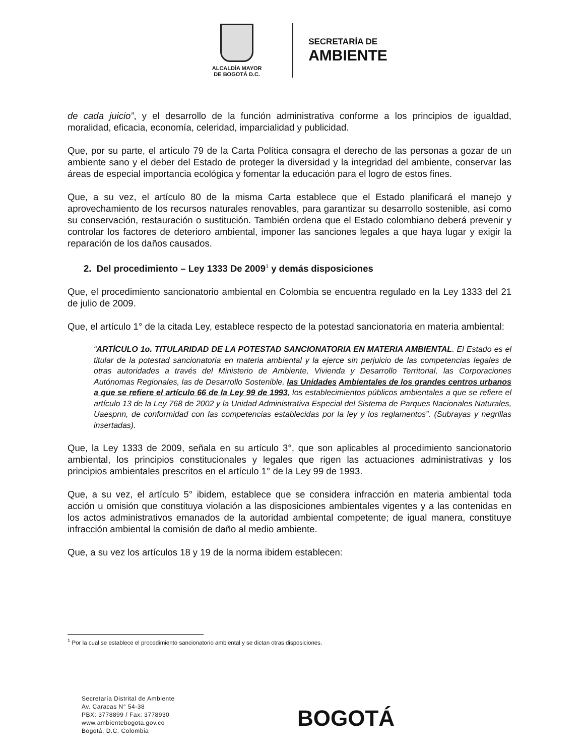ALCALDÍA MAYOR
DE BOGOTÁ D.C.
SECRETARÍA DE
AMBIENTE
de cada juicio”, y el desarrollo de la función administrativa conforme a los principios de igualdad, moralidad, eficacia, economía, celeridad, imparcialidad y publicidad.
Que, por su parte, el artículo 79 de la Carta Política consagra el derecho de las personas a gozar de un ambiente sano y el deber del Estado de proteger la diversidad y la integridad del ambiente, conservar las áreas de especial importancia ecológica y fomentar la educación para el logro de estos fines.
Que, a su vez, el artículo 80 de la misma Carta establece que el Estado planificará el manejo y aprovechamiento de los recursos naturales renovables, para garantizar su desarrollo sostenible, así como su conservación, restauración o sustitución. También ordena que el Estado colombiano deberá prevenir y controlar los factores de deterioro ambiental, imponer las sanciones legales a que haya lugar y exigir la reparación de los daños causados.
2. Del procedimiento – Ley 1333 De 2009<sup>1</sup> y demás disposiciones
Que, el procedimiento sancionatorio ambiental en Colombia se encuentra regulado en la Ley 1333 del 21 de julio de 2009.
Que, el artículo 1° de la citada Ley, establece respecto de la potestad sancionatoria en materia ambiental:
“ARTÍCULO 1o. TITULARIDAD DE LA POTESTAD SANCIONATORIA EN MATERIA AMBIENTAL. El Estado es el titular de la potestad sancionatoria en materia ambiental y la ejerce sin perjuicio de las competencias legales de otras autoridades a través del Ministerio de Ambiente, Vivienda y Desarrollo Territorial, las Corporaciones Autónomas Regionales, las de Desarrollo Sostenible, las Unidades Ambientales de los grandes centros urbanos a que se refiere el artículo 66 de la Ley 99 de 1993, los establecimientos públicos ambientales a que se refiere el artículo 13 de la Ley 768 de 2002 y la Unidad Administrativa Especial del Sistema de Parques Nacionales Naturales, Uaespnn, de conformidad con las competencias establecidas por la ley y los reglamentos”. (Subrayas y negrillas insertadas).
Que, la Ley 1333 de 2009, señala en su artículo 3°, que son aplicables al procedimiento sancionatorio ambiental, los principios constitucionales y legales que rigen las actuaciones administrativas y los principios ambientales prescritos en el artículo 1° de la Ley 99 de 1993.
Que, a su vez, el artículo 5° ibidem, establece que se considera infracción en materia ambiental toda acción u omisión que constituya violación a las disposiciones ambientales vigentes y a las contenidas en los actos administrativos emanados de la autoridad ambiental competente; de igual manera, constituye infracción ambiental la comisión de daño al medio ambiente.
Que, a su vez los artículos 18 y 19 de la norma ibidem establecen:
<sup>1</sup> Por la cual se establece el procedimiento sancionatorio ambiental y se dictan otras disposiciones.
Secretaría Distrital de Ambiente
Av. Caracas N° 54-38
PBX: 3778899 / Fax: 3778930
www.ambientebogota.gov.co
Bogotá, D.C. Colombia
BOGOTÁ